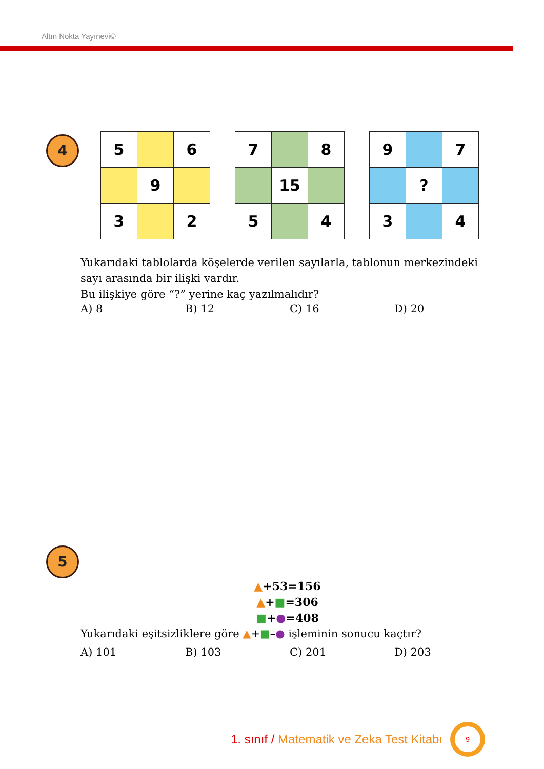Altın Nokta Yayınevi©
4
| 5 | | 6 |
| | 9 | |
| 3 | | 2 |
| 7 | | 8 |
| | 15 | |
| 5 | | 4 |
| 9 | | 7 |
| | ? | |
| 3 | | 4 |
Yukarıdaki tablolarda köşelerde verilen sayılarla, tablonun merkezindeki sayı arasında bir ilişki vardır.
Bu ilişkiye göre “?” yerine kaç yazılmalıdır?
A) 8 B) 12 C) 16 D) 20
5
▲+53=156
▲+■=306
■+●=408
Yukarıdaki eşitsizliklere göre ▲+■–● işleminin sonucu kaçtır?
A) 101 B) 103 C) 201 D) 203
1. sınıf / Matematik ve Zeka Test Kitabı
9